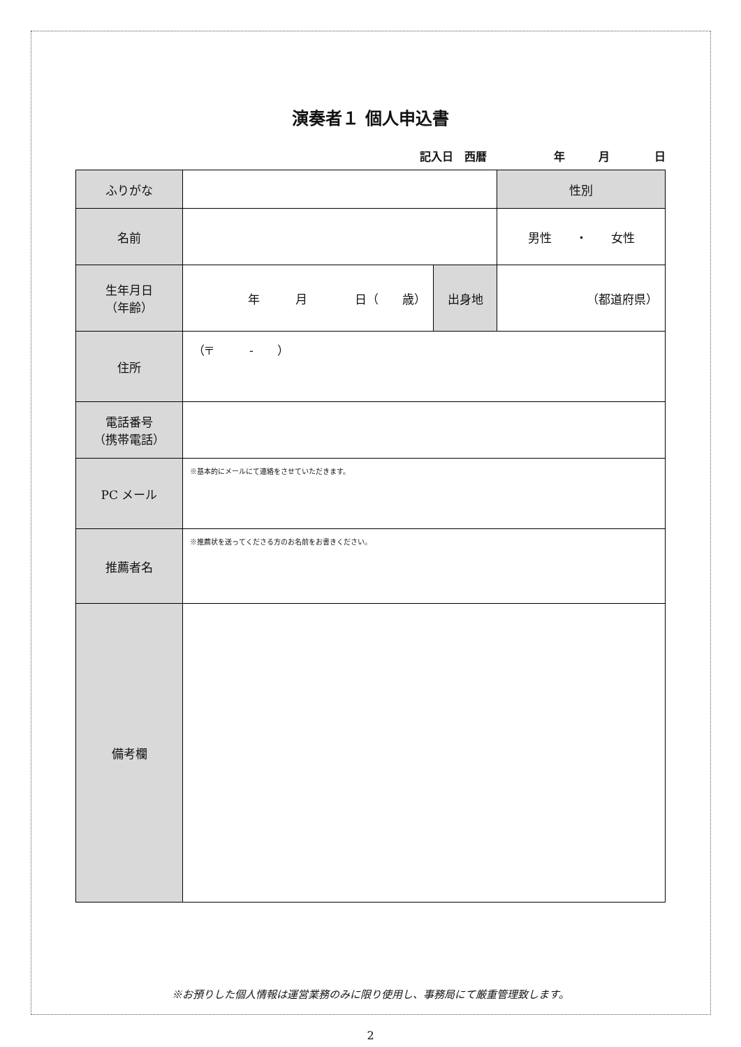演奏者１ 個人申込書
記入日　西暦　　　　　　年　　　月　　　　日
| ふりがな | | | 性別 |
| 名前 | | | 男性 ・ 女性 |
| 生年月日 （年齢） | 年 月 日（ 歳） | 出身地 | （都道府県） |
| 住所 | （〒 - ） | | |
| 電話番号 （携帯電話） | | | |
| PC メール | ※基本的にメールにて連絡をさせていただきます。 | | |
| 推薦者名 | ※推薦状を送ってくださる方のお名前をお書きください。 | | |
| 備考欄 | | | |
※お預りした個人情報は運営業務のみに限り使用し、事務局にて厳重管理致します。
2